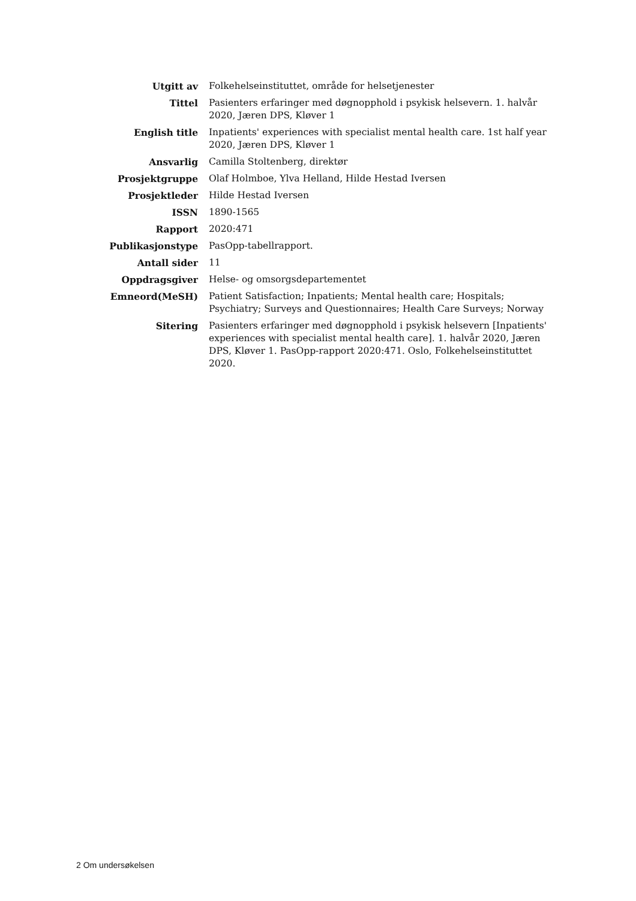| Utgitt av | Folkehelseinstituttet, område for helsetjenester |
| Tittel | Pasienters erfaringer med døgnopphold i psykisk helsevern. 1. halvår 2020, Jæren DPS, Kløver 1 |
| English title | Inpatients' experiences with specialist mental health care. 1st half year 2020, Jæren DPS, Kløver 1 |
| Ansvarlig | Camilla Stoltenberg, direktør |
| Prosjektgruppe | Olaf Holmboe, Ylva Helland, Hilde Hestad Iversen |
| Prosjektleder | Hilde Hestad Iversen |
| ISSN | 1890-1565 |
| Rapport | 2020:471 |
| Publikasjonstype | PasOpp-tabellrapport. |
| Antall sider | 11 |
| Oppdragsgiver | Helse- og omsorgsdepartementet |
| Emneord(MeSH) | Patient Satisfaction; Inpatients; Mental health care; Hospitals; Psychiatry; Surveys and Questionnaires; Health Care Surveys; Norway |
| Sitering | Pasienters erfaringer med døgnopphold i psykisk helsevern [Inpatients' experiences with specialist mental health care]. 1. halvår 2020, Jæren DPS, Kløver 1. PasOpp-rapport 2020:471. Oslo, Folkehelseinstituttet 2020. |
2 Om undersøkelsen